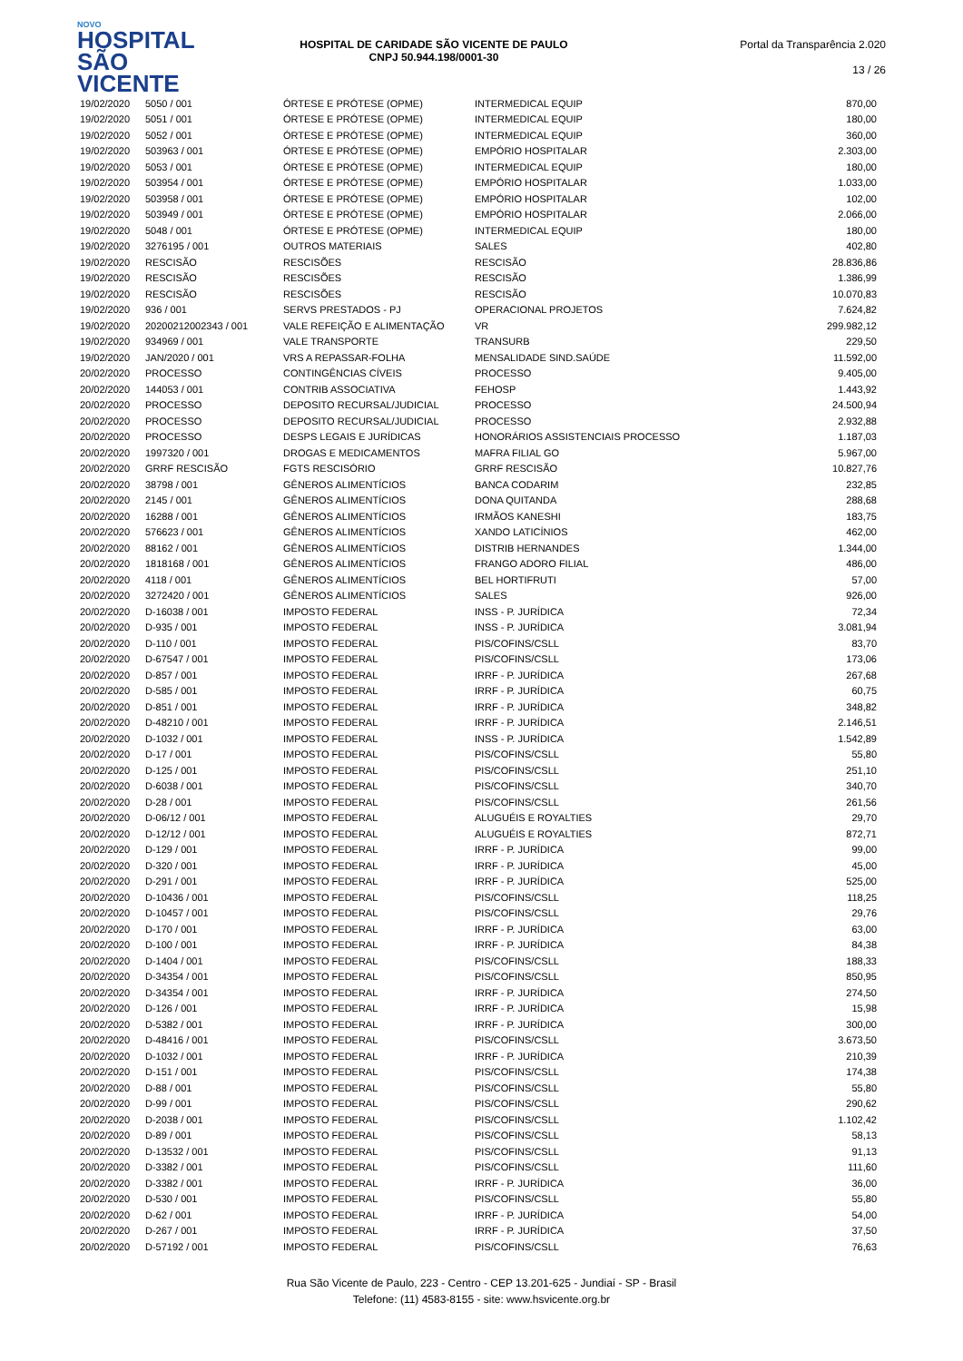NOVO
HOSPITAL
SÃO VICENTE
HOSPITAL DE CARIDADE SÃO VICENTE DE PAULO
CNPJ 50.944.198/0001-30
Portal da Transparência 2.020
13 / 26
| 19/02/2020 | 5050 / 001 | ÓRTESE E PRÓTESE (OPME) | INTERMEDICAL EQUIP | 870,00 |
| 19/02/2020 | 5051 / 001 | ÓRTESE E PRÓTESE (OPME) | INTERMEDICAL EQUIP | 180,00 |
| 19/02/2020 | 5052 / 001 | ÓRTESE E PRÓTESE (OPME) | INTERMEDICAL EQUIP | 360,00 |
| 19/02/2020 | 503963 / 001 | ÓRTESE E PRÓTESE (OPME) | EMPÓRIO HOSPITALAR | 2.303,00 |
| 19/02/2020 | 5053 / 001 | ÓRTESE E PRÓTESE (OPME) | INTERMEDICAL EQUIP | 180,00 |
| 19/02/2020 | 503954 / 001 | ÓRTESE E PRÓTESE (OPME) | EMPÓRIO HOSPITALAR | 1.033,00 |
| 19/02/2020 | 503958 / 001 | ÓRTESE E PRÓTESE (OPME) | EMPÓRIO HOSPITALAR | 102,00 |
| 19/02/2020 | 503949 / 001 | ÓRTESE E PRÓTESE (OPME) | EMPÓRIO HOSPITALAR | 2.066,00 |
| 19/02/2020 | 5048 / 001 | ÓRTESE E PRÓTESE (OPME) | INTERMEDICAL EQUIP | 180,00 |
| 19/02/2020 | 3276195 / 001 | OUTROS MATERIAIS | SALES | 402,80 |
| 19/02/2020 | RESCISÃO | RESCISÕES | RESCISÃO | 28.836,86 |
| 19/02/2020 | RESCISÃO | RESCISÕES | RESCISÃO | 1.386,99 |
| 19/02/2020 | RESCISÃO | RESCISÕES | RESCISÃO | 10.070,83 |
| 19/02/2020 | 936 / 001 | SERVS PRESTADOS - PJ | OPERACIONAL PROJETOS | 7.624,82 |
| 19/02/2020 | 20200212002343 / 001 | VALE REFEIÇÃO E ALIMENTAÇÃO | VR | 299.982,12 |
| 19/02/2020 | 934969 / 001 | VALE TRANSPORTE | TRANSURB | 229,50 |
| 19/02/2020 | JAN/2020 / 001 | VRS A REPASSAR-FOLHA | MENSALIDADE SIND.SAÚDE | 11.592,00 |
| 20/02/2020 | PROCESSO | CONTINGÊNCIAS CÍVEIS | PROCESSO | 9.405,00 |
| 20/02/2020 | 144053 / 001 | CONTRIB ASSOCIATIVA | FEHOSP | 1.443,92 |
| 20/02/2020 | PROCESSO | DEPOSITO RECURSAL/JUDICIAL | PROCESSO | 24.500,94 |
| 20/02/2020 | PROCESSO | DEPOSITO RECURSAL/JUDICIAL | PROCESSO | 2.932,88 |
| 20/02/2020 | PROCESSO | DESPS LEGAIS E JURÍDICAS | HONORÁRIOS ASSISTENCIAIS PROCESSO | 1.187,03 |
| 20/02/2020 | 1997320 / 001 | DROGAS E MEDICAMENTOS | MAFRA FILIAL GO | 5.967,00 |
| 20/02/2020 | GRRF RESCISÃO | FGTS RESCISÓRIO | GRRF RESCISÃO | 10.827,76 |
| 20/02/2020 | 38798 / 001 | GÊNEROS ALIMENTÍCIOS | BANCA CODARIM | 232,85 |
| 20/02/2020 | 2145 / 001 | GÊNEROS ALIMENTÍCIOS | DONA QUITANDA | 288,68 |
| 20/02/2020 | 16288 / 001 | GÊNEROS ALIMENTÍCIOS | IRMÃOS KANESHI | 183,75 |
| 20/02/2020 | 576623 / 001 | GÊNEROS ALIMENTÍCIOS | XANDO LATICÍNIOS | 462,00 |
| 20/02/2020 | 88162 / 001 | GÊNEROS ALIMENTÍCIOS | DISTRIB HERNANDES | 1.344,00 |
| 20/02/2020 | 1818168 / 001 | GÊNEROS ALIMENTÍCIOS | FRANGO ADORO FILIAL | 486,00 |
| 20/02/2020 | 4118 / 001 | GÊNEROS ALIMENTÍCIOS | BEL HORTIFRUTI | 57,00 |
| 20/02/2020 | 3272420 / 001 | GÊNEROS ALIMENTÍCIOS | SALES | 926,00 |
| 20/02/2020 | D-16038 / 001 | IMPOSTO FEDERAL | INSS - P. JURÍDICA | 72,34 |
| 20/02/2020 | D-935 / 001 | IMPOSTO FEDERAL | INSS - P. JURÍDICA | 3.081,94 |
| 20/02/2020 | D-110 / 001 | IMPOSTO FEDERAL | PIS/COFINS/CSLL | 83,70 |
| 20/02/2020 | D-67547 / 001 | IMPOSTO FEDERAL | PIS/COFINS/CSLL | 173,06 |
| 20/02/2020 | D-857 / 001 | IMPOSTO FEDERAL | IRRF - P. JURÍDICA | 267,68 |
| 20/02/2020 | D-585 / 001 | IMPOSTO FEDERAL | IRRF - P. JURÍDICA | 60,75 |
| 20/02/2020 | D-851 / 001 | IMPOSTO FEDERAL | IRRF - P. JURÍDICA | 348,82 |
| 20/02/2020 | D-48210 / 001 | IMPOSTO FEDERAL | IRRF - P. JURÍDICA | 2.146,51 |
| 20/02/2020 | D-1032 / 001 | IMPOSTO FEDERAL | INSS - P. JURÍDICA | 1.542,89 |
| 20/02/2020 | D-17 / 001 | IMPOSTO FEDERAL | PIS/COFINS/CSLL | 55,80 |
| 20/02/2020 | D-125 / 001 | IMPOSTO FEDERAL | PIS/COFINS/CSLL | 251,10 |
| 20/02/2020 | D-6038 / 001 | IMPOSTO FEDERAL | PIS/COFINS/CSLL | 340,70 |
| 20/02/2020 | D-28 / 001 | IMPOSTO FEDERAL | PIS/COFINS/CSLL | 261,56 |
| 20/02/2020 | D-06/12 / 001 | IMPOSTO FEDERAL | ALUGUÉIS E ROYALTIES | 29,70 |
| 20/02/2020 | D-12/12 / 001 | IMPOSTO FEDERAL | ALUGUÉIS E ROYALTIES | 872,71 |
| 20/02/2020 | D-129 / 001 | IMPOSTO FEDERAL | IRRF - P. JURÍDICA | 99,00 |
| 20/02/2020 | D-320 / 001 | IMPOSTO FEDERAL | IRRF - P. JURÍDICA | 45,00 |
| 20/02/2020 | D-291 / 001 | IMPOSTO FEDERAL | IRRF - P. JURÍDICA | 525,00 |
| 20/02/2020 | D-10436 / 001 | IMPOSTO FEDERAL | PIS/COFINS/CSLL | 118,25 |
| 20/02/2020 | D-10457 / 001 | IMPOSTO FEDERAL | PIS/COFINS/CSLL | 29,76 |
| 20/02/2020 | D-170 / 001 | IMPOSTO FEDERAL | IRRF - P. JURÍDICA | 63,00 |
| 20/02/2020 | D-100 / 001 | IMPOSTO FEDERAL | IRRF - P. JURÍDICA | 84,38 |
| 20/02/2020 | D-1404 / 001 | IMPOSTO FEDERAL | PIS/COFINS/CSLL | 188,33 |
| 20/02/2020 | D-34354 / 001 | IMPOSTO FEDERAL | PIS/COFINS/CSLL | 850,95 |
| 20/02/2020 | D-34354 / 001 | IMPOSTO FEDERAL | IRRF - P. JURÍDICA | 274,50 |
| 20/02/2020 | D-126 / 001 | IMPOSTO FEDERAL | IRRF - P. JURÍDICA | 15,98 |
| 20/02/2020 | D-5382 / 001 | IMPOSTO FEDERAL | IRRF - P. JURÍDICA | 300,00 |
| 20/02/2020 | D-48416 / 001 | IMPOSTO FEDERAL | PIS/COFINS/CSLL | 3.673,50 |
| 20/02/2020 | D-1032 / 001 | IMPOSTO FEDERAL | IRRF - P. JURÍDICA | 210,39 |
| 20/02/2020 | D-151 / 001 | IMPOSTO FEDERAL | PIS/COFINS/CSLL | 174,38 |
| 20/02/2020 | D-88 / 001 | IMPOSTO FEDERAL | PIS/COFINS/CSLL | 55,80 |
| 20/02/2020 | D-99 / 001 | IMPOSTO FEDERAL | PIS/COFINS/CSLL | 290,62 |
| 20/02/2020 | D-2038 / 001 | IMPOSTO FEDERAL | PIS/COFINS/CSLL | 1.102,42 |
| 20/02/2020 | D-89 / 001 | IMPOSTO FEDERAL | PIS/COFINS/CSLL | 58,13 |
| 20/02/2020 | D-13532 / 001 | IMPOSTO FEDERAL | PIS/COFINS/CSLL | 91,13 |
| 20/02/2020 | D-3382 / 001 | IMPOSTO FEDERAL | PIS/COFINS/CSLL | 111,60 |
| 20/02/2020 | D-3382 / 001 | IMPOSTO FEDERAL | IRRF - P. JURÍDICA | 36,00 |
| 20/02/2020 | D-530 / 001 | IMPOSTO FEDERAL | PIS/COFINS/CSLL | 55,80 |
| 20/02/2020 | D-62 / 001 | IMPOSTO FEDERAL | IRRF - P. JURÍDICA | 54,00 |
| 20/02/2020 | D-267 / 001 | IMPOSTO FEDERAL | IRRF - P. JURÍDICA | 37,50 |
| 20/02/2020 | D-57192 / 001 | IMPOSTO FEDERAL | PIS/COFINS/CSLL | 76,63 |
Rua São Vicente de Paulo, 223 - Centro - CEP 13.201-625 - Jundiaí - SP - Brasil
Telefone: (11) 4583-8155 - site: www.hsvicente.org.br